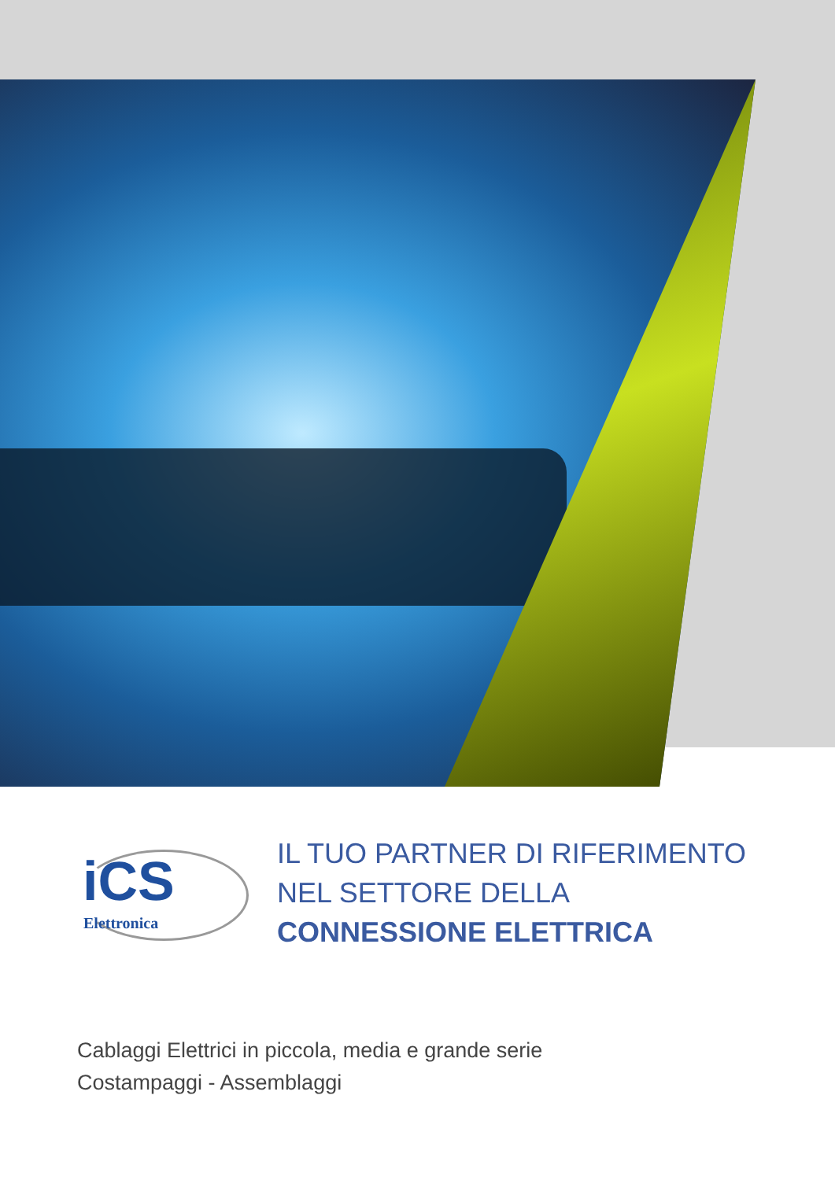iCS
Elettronica
IL TUO PARTNER DI RIFERIMENTO
NEL SETTORE DELLA
CONNESSIONE ELETTRICA
Cablaggi Elettrici in piccola, media e grande serie
Costampaggi - Assemblaggi